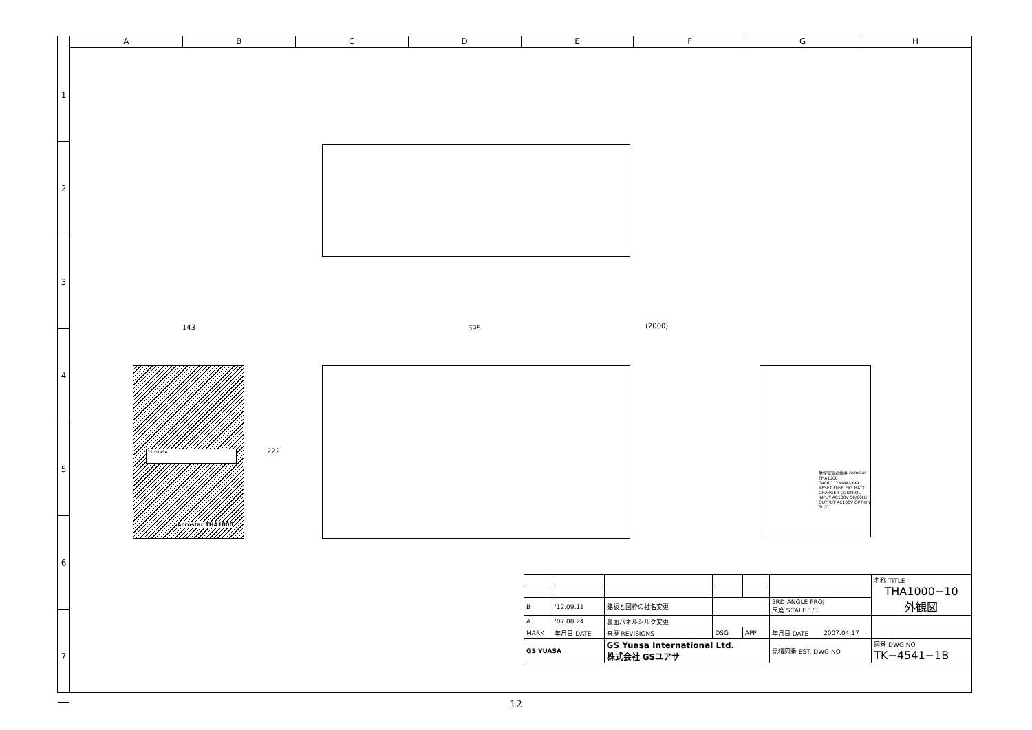A B C D E F G H
1
2
3
4
5
6
7
143 395 (2000)
222
GS YUASA
Acrostar THA1000
無停電電源装置 Acrostar THA1000
0406-11YMMXXXXX
RESET FUSE EXT BATT CHARGER CONTROL INPUT AC100V 50/60Hz OUTPUT AC100V OPTION SLOT
| | | | | | | | 名称 TITLE THA1000−10 外観図 |
| B | '12.09.11 | 銘板と図枠の社名変更 | | | 3RD ANGLE PROJ 尺度 SCALE 1/3 | | |
| A | '07.08.24 | 裏面パネルシルク変更 | | | | | |
| MARK | 年月日 DATE | 来歴 REVISIONS | DSG | APP | 年月日 DATE | 2007.04.17 | |
| GS YUASA | | GS Yuasa International Ltd. 株式会社 GSユアサ | | | 見積図番 EST. DWG NO | | 図番 DWG NO TK−4541−1B |
12